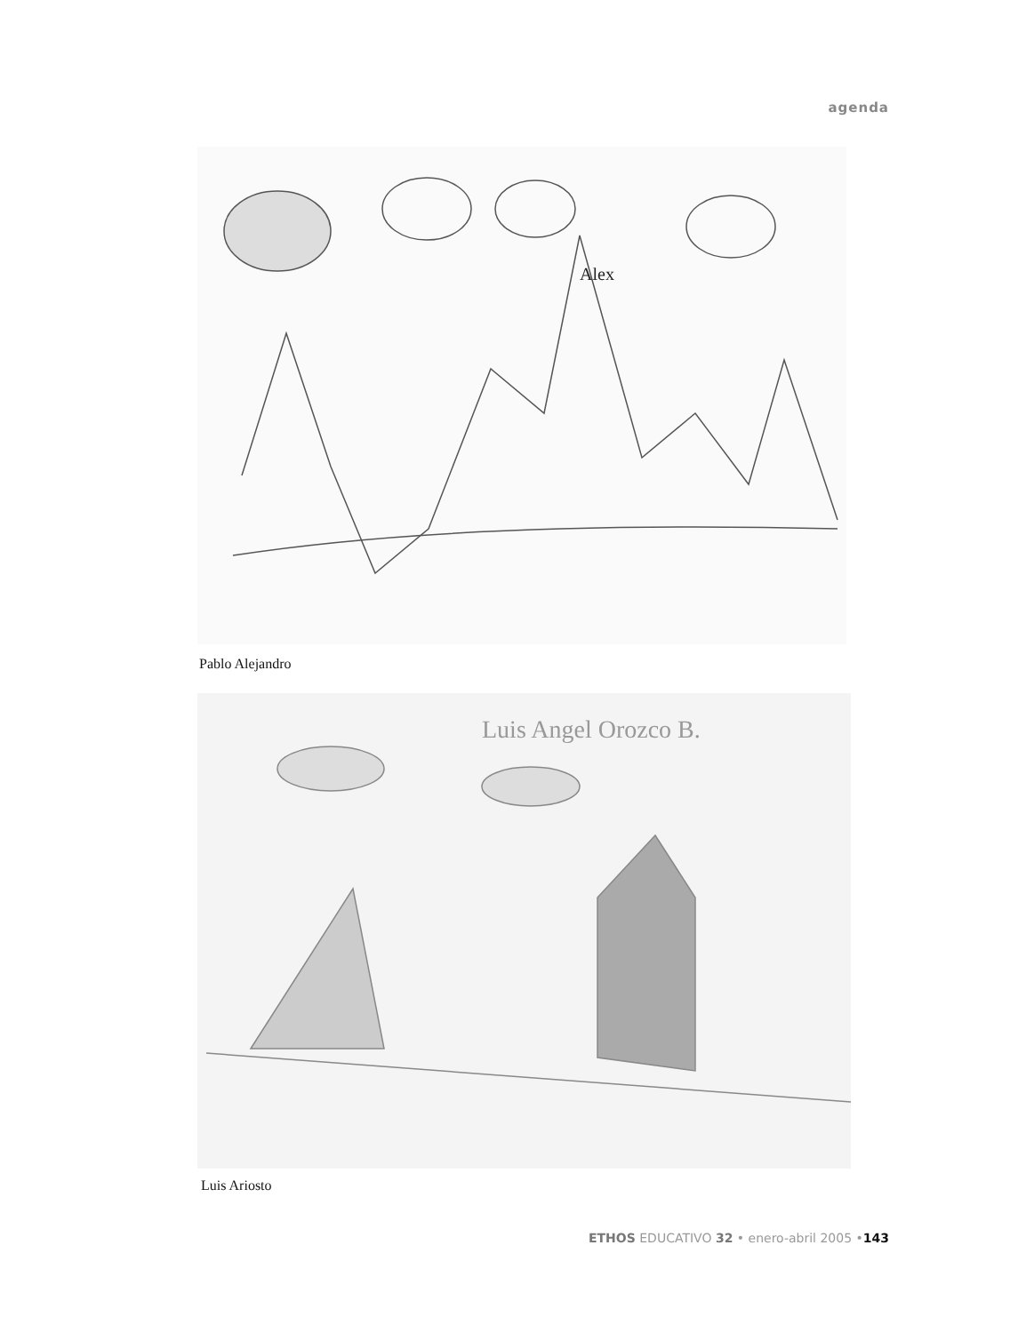agenda
Alex
Pablo Alejandro
Luis Angel Orozco B.
Luis Ariosto
ETHOS EDUCATIVO 32 • enero-abril 2005 •143